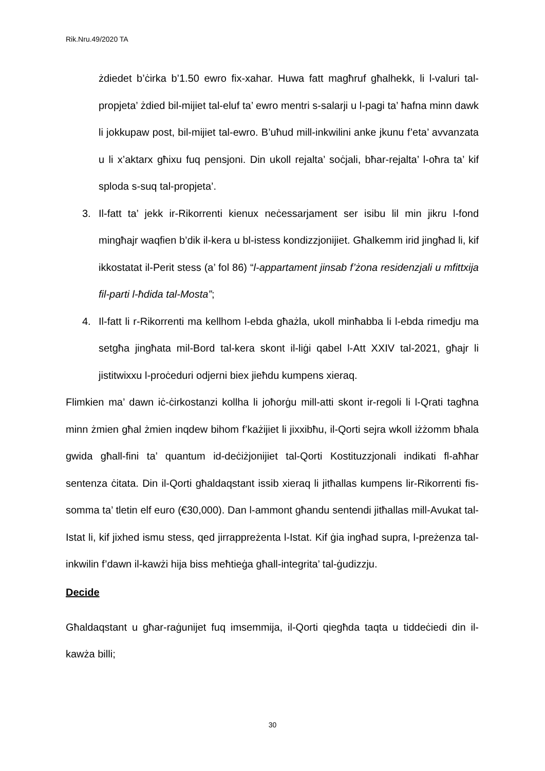Rik.Nru.49/2020 TA
żdiedet b’ċirka b’1.50 ewro fix-xahar. Huwa fatt magħruf għalhekk, li l-valuri tal-propjeta’ żdied bil-mijiet tal-eluf ta’ ewro mentri s-salarji u l-pagi ta’ ħafna minn dawk li jokkupaw post, bil-mijiet tal-ewro. B’uħud mill-inkwilini anke jkunu f’eta’ avvanzata u li x’aktarx għixu fuq pensjoni. Din ukoll rejalta’ soċjali, bħar-rejalta’ l-oħra ta’ kif sploda s-suq tal-propjeta’.
3. Il-fatt ta’ jekk ir-Rikorrenti kienux neċessarjament ser isibu lil min jikru l-fond mingħajr waqfien b’dik il-kera u bl-istess kondizzjonijiet. Għalkemm irid jingħad li, kif ikkostatat il-Perit stess (a’ fol 86) “l-appartament jinsab f’żona residenzjali u mfittxija fil-parti l-ħdida tal-Mosta”;
4. Il-fatt li r-Rikorrenti ma kellhom l-ebda għażla, ukoll minħabba li l-ebda rimedju ma setgħa jingħata mil-Bord tal-kera skont il-liġi qabel l-Att XXIV tal-2021, għajr li jistitwixxu l-proċeduri odjerni biex jieħdu kumpens xieraq.
Flimkien ma’ dawn iċ-ċirkostanzi kollha li joħorġu mill-atti skont ir-regoli li l-Qrati tagħna minn żmien għal żmien inqdew bihom f’każijiet li jixxibħu, il-Qorti sejra wkoll iżżomm bħala gwida għall-fini ta’ quantum id-deċiżjonijiet tal-Qorti Kostituzzjonali indikati fl-aħħar sentenza ċitata. Din il-Qorti għaldaqstant issib xieraq li jitħallas kumpens lir-Rikorrenti fis-somma ta’ tletin elf euro (€30,000). Dan l-ammont għandu sentendi jitħallas mill-Avukat tal-Istat li, kif jixhed ismu stess, qed jirrappreżenta l-Istat. Kif ġia ingħad supra, l-preżenza tal-inkwilin f’dawn il-kawżi hija biss meħtieġa għall-integrita’ tal-ġudizzju.
Decide
Għaldaqstant u għar-raġunijet fuq imsemmija, il-Qorti qiegħda taqta u tiddeċiedi din il-kawża billi;
30